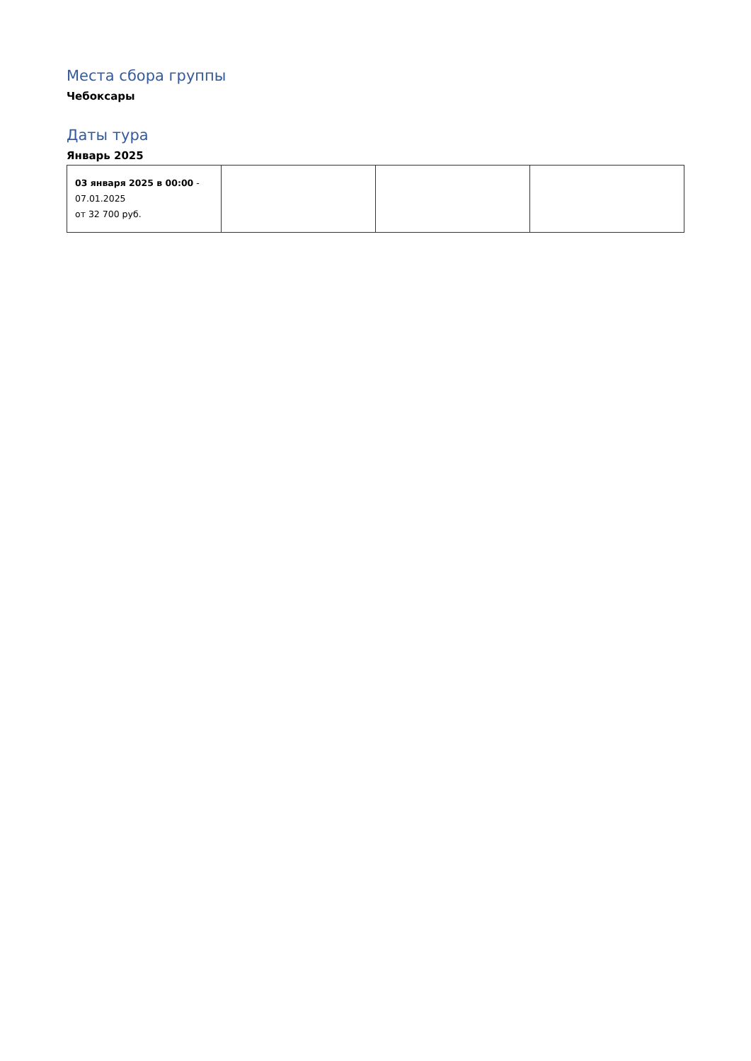Места сбора группы
Чебоксары
Даты тура
Январь 2025
| 03 января 2025 в 00:00 - 07.01.2025 от 32 700 руб. | | | |